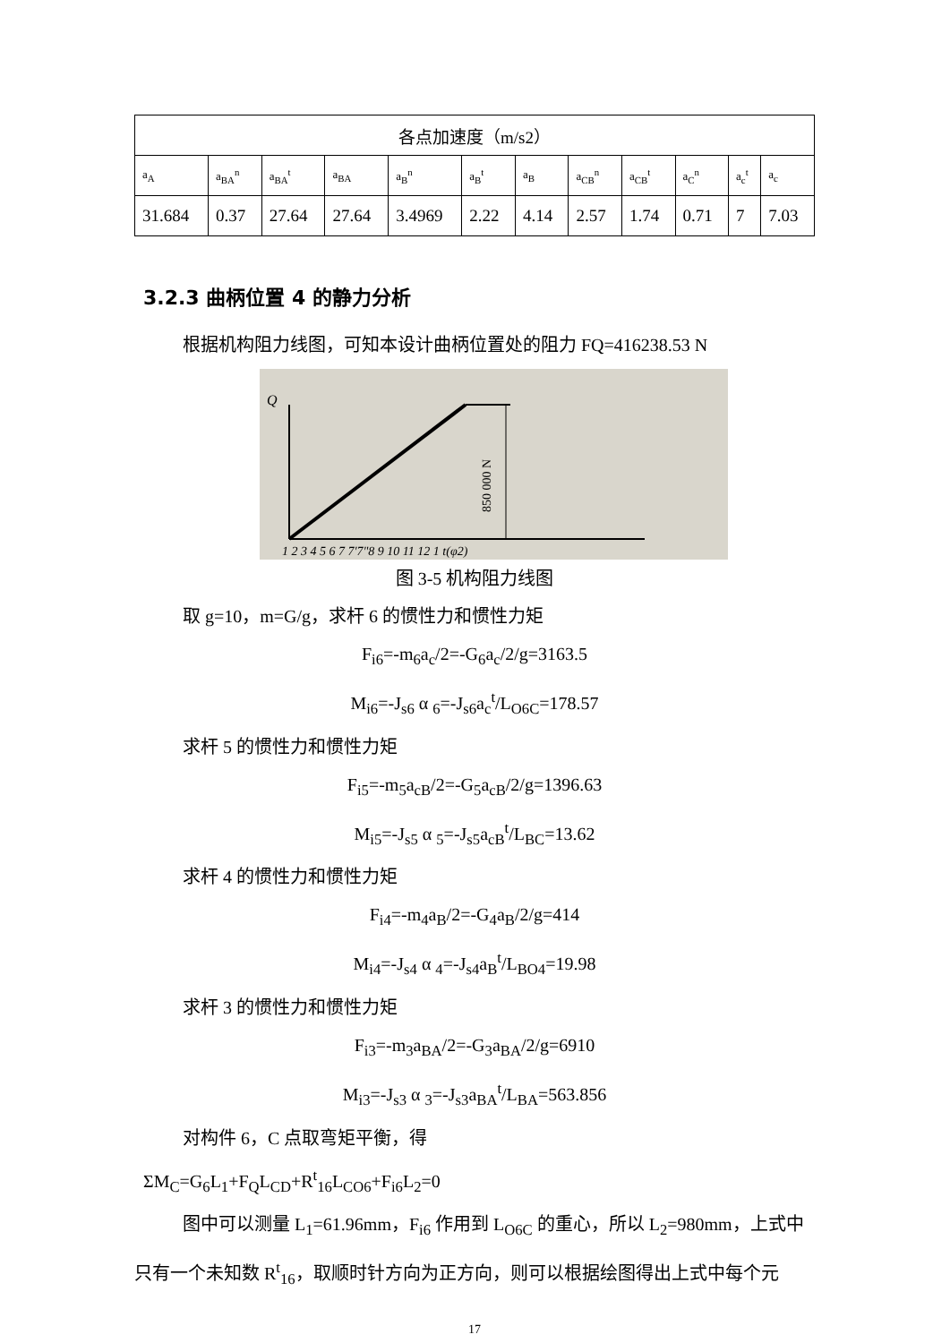| 各点加速度（m/s2） | | | | | | | | | | | |
| --- | --- | --- | --- | --- | --- | --- | --- | --- | --- | --- | --- |
| a<sub>A</sub> | a<sub>BA</sub><sup>n</sup> | a<sub>BA</sub><sup>t</sup> | a<sub>BA</sub> | a<sub>B</sub><sup>n</sup> | a<sub>B</sub><sup>t</sup> | a<sub>B</sub> | a<sub>CB</sub><sup>n</sup> | a<sub>CB</sub><sup>t</sup> | a<sub>C</sub><sup>n</sup> | a<sub>c</sub><sup>t</sup> | a<sub>c</sub> |
| 31.684 | 0.37 | 27.64 | 27.64 | 3.4969 | 2.22 | 4.14 | 2.57 | 1.74 | 0.71 | 7 | 7.03 |
3.2.3 曲柄位置 4 的静力分析
根据机构阻力线图，可知本设计曲柄位置处的阻力 FQ=416238.53 N
Q
850 000 N
1 2 3 4 5 6 7 7'7"8 9 10 11 12 1 t(φ2)
图 3-5 机构阻力线图
取 g=10，m=G/g，求杆 6 的惯性力和惯性力矩
F<sub>i6</sub>=-m<sub>6</sub>a<sub>c</sub>/2=-G<sub>6</sub>a<sub>c</sub>/2/g=3163.5
M<sub>i6</sub>=-J<sub>s6</sub> α <sub>6</sub>=-J<sub>s6</sub>a<sub>c</sub><sup>t</sup>/L<sub>O6C</sub>=178.57
求杆 5 的惯性力和惯性力矩
F<sub>i5</sub>=-m<sub>5</sub>a<sub>cB</sub>/2=-G<sub>5</sub>a<sub>cB</sub>/2/g=1396.63
M<sub>i5</sub>=-J<sub>s5</sub> α <sub>5</sub>=-J<sub>s5</sub>a<sub>cB</sub><sup>t</sup>/L<sub>BC</sub>=13.62
求杆 4 的惯性力和惯性力矩
F<sub>i4</sub>=-m<sub>4</sub>a<sub>B</sub>/2=-G<sub>4</sub>a<sub>B</sub>/2/g=414
M<sub>i4</sub>=-J<sub>s4</sub> α <sub>4</sub>=-J<sub>s4</sub>a<sub>B</sub><sup>t</sup>/L<sub>BO4</sub>=19.98
求杆 3 的惯性力和惯性力矩
F<sub>i3</sub>=-m<sub>3</sub>a<sub>BA</sub>/2=-G<sub>3</sub>a<sub>BA</sub>/2/g=6910
M<sub>i3</sub>=-J<sub>s3</sub> α <sub>3</sub>=-J<sub>s3</sub>a<sub>BA</sub><sup>t</sup>/L<sub>BA</sub>=563.856
对构件 6，C 点取弯矩平衡，得
ΣM<sub>C</sub>=G<sub>6</sub>L<sub>1</sub>+F<sub>Q</sub>L<sub>CD</sub>+R<sup>t</sup><sub>16</sub>L<sub>CO6</sub>+F<sub>i6</sub>L<sub>2</sub>=0
图中可以测量 L<sub>1</sub>=61.96mm，F<sub>i6</sub> 作用到 L<sub>O6C</sub> 的重心，所以 L<sub>2</sub>=980mm，上式中只有一个未知数 R<sup>t</sup><sub>16</sub>，取顺时针方向为正方向，则可以根据绘图得出上式中每个元
17